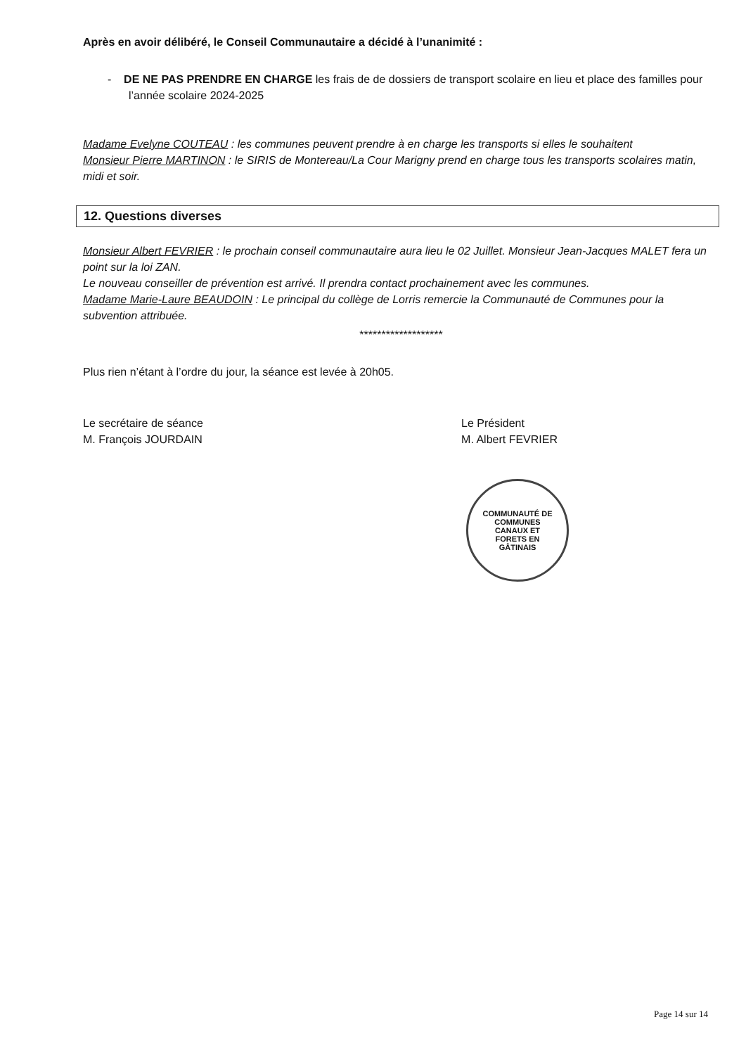Après en avoir délibéré, le Conseil Communautaire a décidé à l’unanimité :
- DE NE PAS PRENDRE EN CHARGE les frais de de dossiers de transport scolaire en lieu et place des familles pour l’année scolaire 2024-2025
Madame Evelyne COUTEAU : les communes peuvent prendre à en charge les transports si elles le souhaitent
Monsieur Pierre MARTINON : le SIRIS de Montereau/La Cour Marigny prend en charge tous les transports scolaires matin, midi et soir.
12. Questions diverses
Monsieur Albert FEVRIER : le prochain conseil communautaire aura lieu le 02 Juillet. Monsieur Jean-Jacques MALET fera un point sur la loi ZAN.
Le nouveau conseiller de prévention est arrivé. Il prendra contact prochainement avec les communes.
Madame Marie-Laure BEAUDOIN : Le principal du collège de Lorris remercie la Communauté de Communes pour la subvention attribuée.
*******************
Plus rien n’étant à l’ordre du jour, la séance est levée à 20h05.
Le secrétaire de séance
M. François JOURDAIN
Le Président
M. Albert FEVRIER
COMMUNAUTÉ DE COMMUNES
CANAUX ET
FORETS EN
GÂTINAIS
Page 14 sur 14